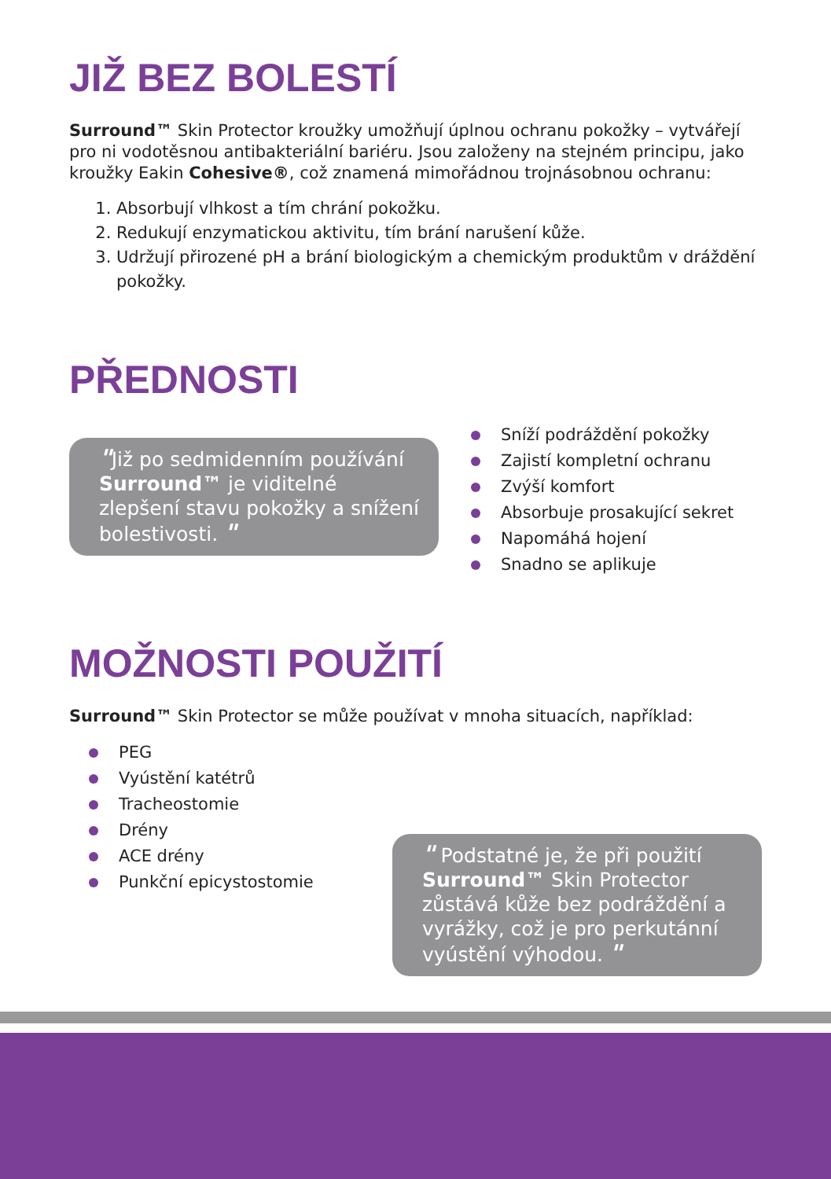JIŽ BEZ BOLESTÍ
Surround™ Skin Protector kroužky umožňují úplnou ochranu pokožky – vytvářejí pro ni vodotěsnou antibakteriální bariéru. Jsou založeny na stejném principu, jako kroužky Eakin Cohesive®, což znamená mimořádnou trojnásobnou ochranu:
1. Absorbují vlhkost a tím chrání pokožku.
2. Redukují enzymatickou aktivitu, tím brání narušení kůže.
3. Udržují přirozené pH a brání biologickým a chemickým produktům v dráždění pokožky.
PŘEDNOSTI
"Již po sedmidenním používání Surround™ je viditelné zlepšení stavu pokožky a snížení bolestivosti. "
Sníží podráždění pokožky
Zajistí kompletní ochranu
Zvýší komfort
Absorbuje prosakující sekret
Napomáhá hojení
Snadno se aplikuje
MOŽNOSTI POUŽITÍ
Surround™ Skin Protector se může používat v mnoha situacích, například:
PEG
Vyústění katétrů
Tracheostomie
Drény
ACE drény
Punkční epicystostomie
" Podstatné je, že při použití Surround™ Skin Protector zůstává kůže bez podráždění a vyrážky, což je pro perkutánní vyústění výhodou. "